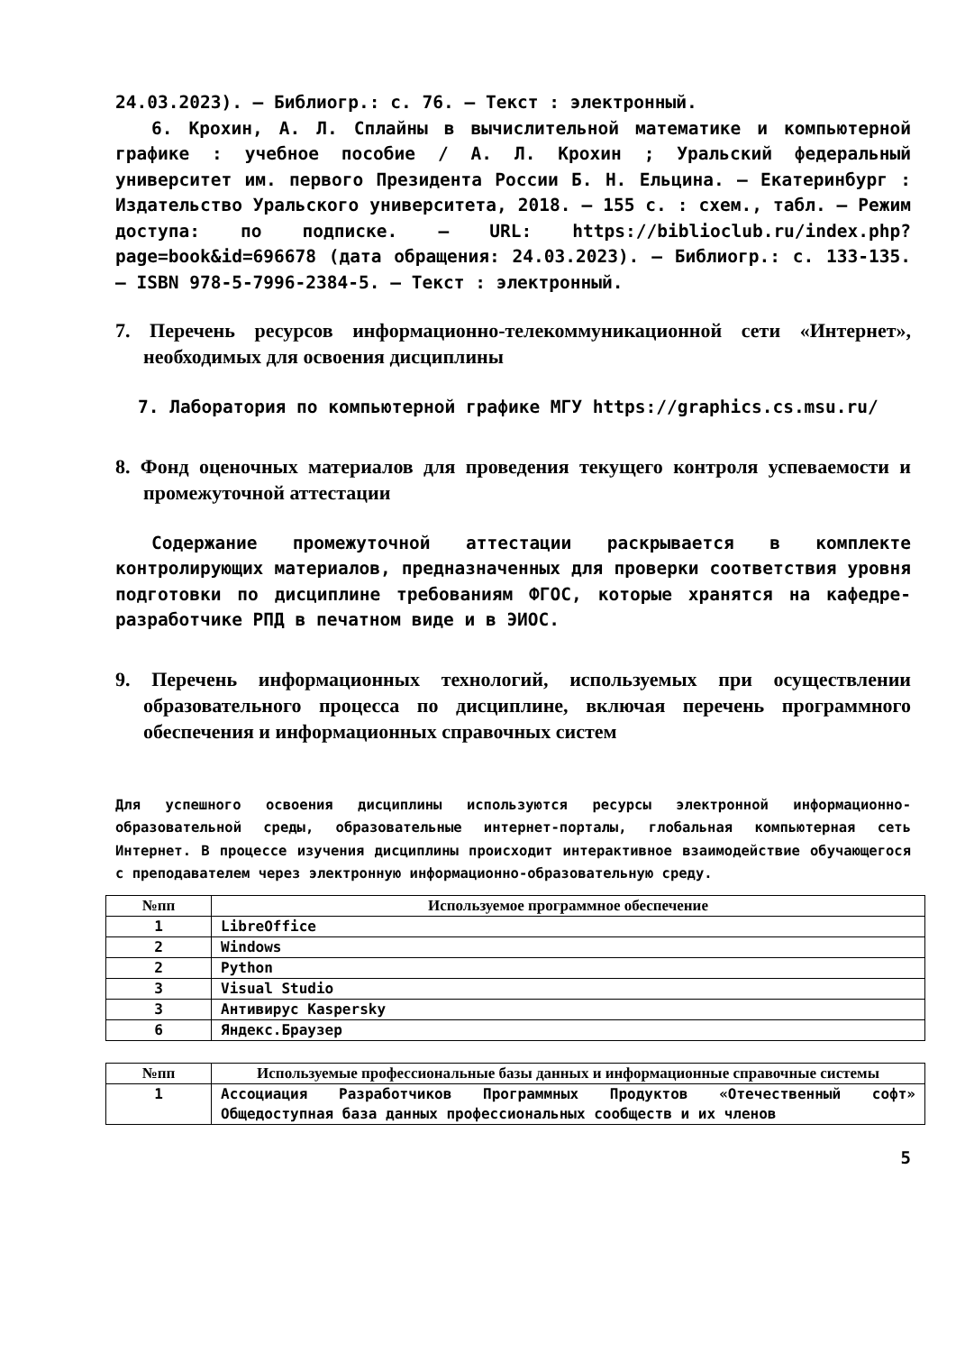24.03.2023). – Библиогр.: с. 76. – Текст : электронный.
6. Крохин, А. Л. Сплайны в вычислительной математике и компьютерной графике : учебное пособие / А. Л. Крохин ; Уральский федеральный университет им. первого Президента России Б. Н. Ельцина. – Екатеринбург : Издательство Уральского университета, 2018. – 155 с. : схем., табл. – Режим доступа: по подписке. – URL: https://biblioclub.ru/index.php?page=book&id=696678 (дата обращения: 24.03.2023). – Библиогр.: с. 133-135. – ISBN 978-5-7996-2384-5. – Текст : электронный.
7. Перечень ресурсов информационно-телекоммуникационной сети «Интернет», необходимых для освоения дисциплины
7. Лаборатория по компьютерной графике МГУ https://graphics.cs.msu.ru/
8. Фонд оценочных материалов для проведения текущего контроля успеваемости и промежуточной аттестации
Содержание промежуточной аттестации раскрывается в комплекте контролирующих материалов, предназначенных для проверки соответствия уровня подготовки по дисциплине требованиям ФГОС, которые хранятся на кафедре-разработчике РПД в печатном виде и в ЭИОС.
9. Перечень информационных технологий, используемых при осуществлении образовательного процесса по дисциплине, включая перечень программного обеспечения и информационных справочных систем
Для успешного освоения дисциплины используются ресурсы электронной информационно-образовательной среды, образовательные интернет-порталы, глобальная компьютерная сеть Интернет. В процессе изучения дисциплины происходит интерактивное взаимодействие обучающегося с преподавателем через электронную информационно-образовательную среду.
| №пп | Используемое программное обеспечение |
| --- | --- |
| 1 | LibreOffice |
| 2 | Windows |
| 2 | Python |
| 3 | Visual Studio |
| 3 | Антивирус Kaspersky |
| 6 | Яндекс.Браузер |
| №пп | Используемые профессиональные базы данных и информационные справочные системы |
| --- | --- |
| 1 | Ассоциация Разработчиков Программных Продуктов «Отечественный софт» Общедоступная база данных профессиональных сообществ и их членов |
5